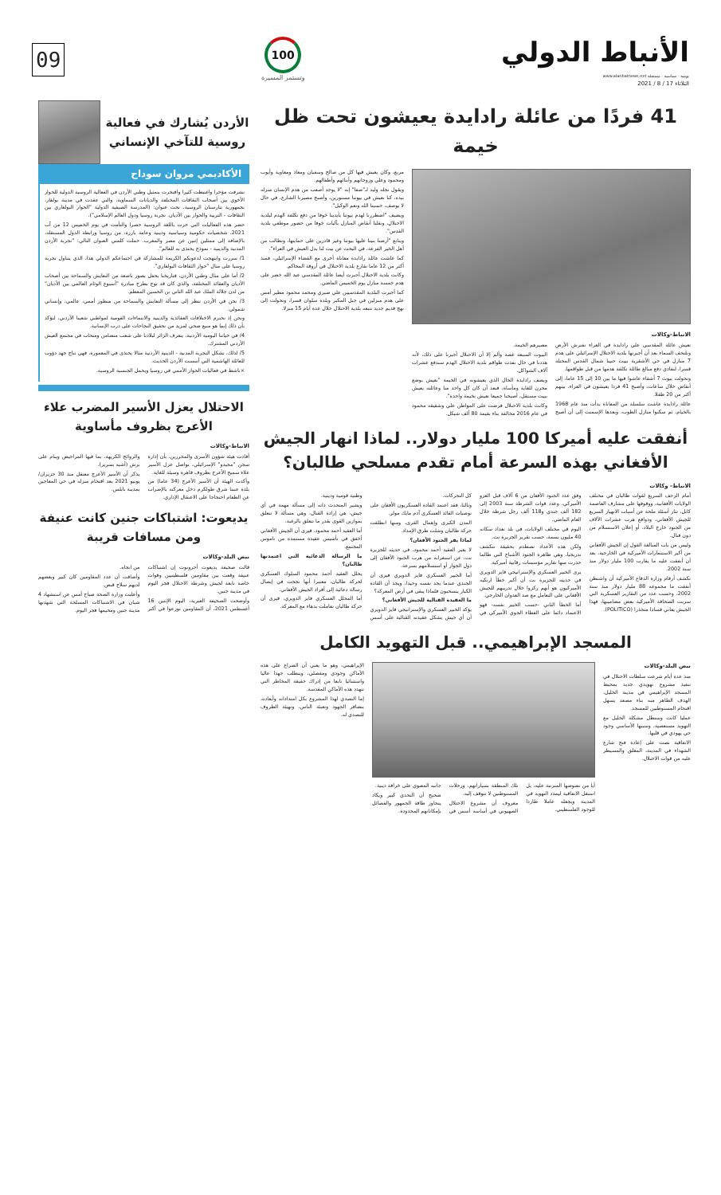الأنباط الدولي
يومية - سياسية - مستقلة www.alanbatnews.net
الثلاثاء 17 / 8 / 2021
100
وتستمر المسيرة
09
41 فردًا من عائلة رادايدة يعيشون تحت ظل خيمة
الانباط-وكالات
تعيش عائلة المقدسي علي رادايدة في العراء تفترش الأرض وتلتحف السماء بعد أن أجبرتها بلدية الاحتلال الإسرائيلي على هدم 7 منازل في حي الأشقرية ببيت حنينا شمال القدس المحتلة قسرا، لتفادي دفع مبالغ طائلة تكلفة هدمها من قبل طواقمها.
وتحولت بيوت 7 أشقاء عاشوا فيها ما بين 10 إلى 15 عاما، إلى أنقاض خلال ساعات، وأصبح 41 فردا يعيشون في العراء، بينهم أكثر من 20 طفلا.
عائلة رادايدة عاشت سلسلة من المعاناة بدأت منذ عام 1968 بالخيام، ثم سكنوا منازل الطوب، وبعدها الإسمنت إلى أن أصبح مصيرهم الخيمة.
البيوت السبعة غصة وألم إلا أن الاحتلال أجبرنا على ذلك، لأنه هددنا في حال نفذت طواقم بلدية الاحتلال الهدم سندفع عشرات آلاف الشواكل.
ويصف رادايدة الحال الذي يعيشونه في الخيمة "نعيش بوضع محزن للغاية ومأساة، فبعد أن كان كل واحد منا وعائلته يعيش ببيت مستقل، أصبحنا جميعا نعيش بخيمة واحدة".
وكانت بلدية الاحتلال فرضت على المواطن علي وشقيقه محمود في عام 2016 مخالفة بناء بقيمة 80 ألف شيكل.
مربع، وكان يعيش فيها كل من صالح وسفيان ومعاذ ومعاوية وأيوب ومحمود وعلي وزوجاتهم وأبنائهم وأطفالهم.
ويقول نجله وليد لـ"صفا" إنه "لا يوجد أصعب من هدم الإنسان منزله بيده، كنا نعيش في بيوتنا مستورين، وأصبح مصيرنا الشارع، في حال لا يوصف، حسبنا الله ونعم الوكيل".
ويضيف "اضطررنا لهدم بيوتنا بأيدينا خوفا من دفع تكلفة الهدم لبلدية الاحتلال، ونقلنا أنقاض المنازل بآليات خوفا من حضور موظفي بلدية القدس".
ويتابع "أرضنا بنينا عليها بيوتنا وغير قادرين على حمايتها، ونطالب من أهل الخير الفزعة، في البحث عن بيت لنا بدل العيش في العراء".
كما عاشت عائلة رادايدة معاناة أخرى مع القضاء الإسرائيلي، فمنذ أكثر من 12 عاما تقارع بلدية الاحتلال في أروقة المحاكم.
وكانت بلدية الاحتلال أجبرت أيضا عائلة المقدسي عبد الله خضر على هدم خمسة منازل يوم الخميس الماضي.
كما أجبرت البلدية المقدسيين علي صبري ومحمد محمود مطير أمس على هدم منزلين في جبل المكبر وبلدة سلوان قسرا، وتحولت إلى نهج قديم جديد تتبعه بلدية الاحتلال خلال عدة أيام 15 منزلا.
أنفقت عليه أميركا 100 مليار دولار.. لماذا انهار الجيش الأفغاني بهذه السرعة أمام تقدم مسلحي طالبان؟
الانباط- وكالات
أمام الزحف السريع لقوات طالبان في مختلف الولايات الأفغانية، ووقوفها على مشارف العاصمة كابل، تثار أسئلة ملحة عن أسباب الانهيار السريع للجيش الأفغاني، ودوافع هرب عشرات الآلاف من الجنود خارج البلاد، أو إعلان الاستسلام من دون قتال.
وليس من باب المبالغة القول إن الجيش الأفغاني من أكبر الاستثمارات الأميركية في الخارجية، بعد أن أنفقت عليه ما يقارب 100 مليار دولار منذ سنة 2002.
تكشف أرقام وزارة الدفاع الأميركية أن واشنطن أنفقت ما مجموعه 88 مليار دولار منذ سنة 2002، وحسب عدد من التقارير العسكرية التي سربت الصحافة الأميركية بعض مضامينها، فهذا الجيش يعاني فسادا متجذرا (POLITICO).
وفق عدد الجنود الأفغان من 6 آلاف قبل الغزو الأميركي، وعدد قوات الشرطة سنة 2003 إلى 182 ألف جندي و118 ألف رجل شرطة خلال العام الماضي.
اليوم في مختلف الولايات، في بلد تعداد سكانه 40 مليون نسمة، حسب تقرير الجزيرة نت.
ولكن هذه الأعداد تصطدم بحقيقة تتكشف تدريجيا، وهي ظاهرة الجنود الأشباح التي طالما حذرت منها تقارير مؤسسات رقابية أميركية.
يرى الخبير العسكري والإستراتيجي فايز الدويري في حديثه للجزيرة نت أن أكبر خطأ ارتكبه الأميركيون هو أنهم ركزوا خلال تدريبهم للجيش الأفغاني على التعامل مع صد العدوان الخارجي.
أما الخطأ الثاني -حسب الخبير نفسه- فهو الاعتماد دائما على الغطاء الجوي الأميركي في كل التحركات.
وثالثا، فقد اعتمد القادة العسكريون الأفغان على توصيات القائد العسكري آدم مايك مولر.
المدن الكبرى وإهمال القرى، ومنها انطلقت حركة طالبان وشلت طرق الإمداد.
لماذا يفر الجنود الأفغان؟
لا يعبر العقيد أحمد محمود، في حديثه للجزيرة نت، عن استغرابه من هرب الجنود الأفغان إلى دول الجوار أو استسلامهم بسرعة.
أما الخبير العسكري فايز الدويري فيرى أن الجندي عندما يجد نفسه وحيدا، ويجد أن القادة الكبار ينسحبون فلماذا يبقى في أرض المعركة؟
ما العقيدة القتالية للجيش الأفغاني؟
يؤكد الخبير العسكري والإستراتيجي فايز الدويري أن أي جيش يشكل عقيدته القتالية على أسس وطنية قومية ودينية.
ويشير المتحدث ذاته إلى مسألة مهمة في أي جيش، هي إرادة القتال، وهي مسألة لا تتعلق بموازين القوى بقدر ما تتعلق بالرغبة.
أما العقيد أحمد محمود، فيرى أن الجيش الأفغاني أخفق في تأسيس عقيدة مستمدة من ناموس المجتمع.
ما الرسالة الدعائية التي اعتمدتها طالبان؟
يحلل العقيد أحمد محمود السلوك العسكري لحركة طالبان، معتبرا أنها نجحت في إيصال رسالة دعائية إلى أفراد الجيش الأفغاني.
أما المحلل العسكري فايز الدويري، فيرى أن حركة طالبان تعاملت بدهاء مع المعركة.
المسجد الإبراهيمي.. قبل التهويد الكامل
نبض البلد-وكالات
منذ عدة أيام شرعت سلطات الاحتلال في تنفيذ مشروع تهويدي جديد بمحيط المسجد الإبراهيمي في مدينة الخليل، الهدف الظاهر منه بناء مصعد يسهل اقتحام المستوطنين للمسجد.
عمليا كانت وستظل مشكلة الخليل مع التهويد مستعصية، وسببها الأساسي وجود حي يهودي في قلبها.
الاتفاقية نصت على إعادة فتح شارع الشهداء في المدينة، المغلق والمسيطر عليه من قوات الاحتلال.
أيا من نصوصها المترتبة عليه، بل استغل الاتفاقية ليمدد التهويد في المدينة ويجعله عاملا طاردا للوجود الفلسطيني.
تلك المنطقة بسياراتهم، ورحلات المستوطنين لا تتوقف إليه.
معروف أن مشروع الاحتلال الصهيوني في أساسه أسس في جانبه المعنوي على خرافة دينية.
صحيح أن التحدي كبير ويكاد يتجاوز طاقة الجمهور والفصائل بإمكاناتهم المحدودة.
الإبراهيمي، وهو ما يعني أن الصراع على هذه الأماكن وجودي ومفصلي، ويتطلب جهدا عاليا واستثنائيا نابعا من إدراك حقيقة المخاطر التي تتهدد هذه الأماكن المقدسة.
إما التصدي لهذا المشروع بكل امتداداته وأبعاده، بتضافر الجهود وتعبئة الناس، وتهيئة الظروف للتصدي له.
الأردن يُشارك في فعالية روسية للتآخي الإنساني
الأكاديمي مروان سوداح
تشرفت مؤخرا واغتبطت كثيرا وافتخرت بتمثيل وطني الأردن في الفعالية الروسية الدولية للحوار الأخوي بين أصحاب الثقافات المختلفة والديانات السماوية، والتي عقدت في مدينة بولغار، بجمهورية تتارستان الروسية، تحت عنوان: (المدرسة الصيفية الدولية "الحوار البولغاري بين الثقافات - التربية والحوار بين الأديان. تجربة روسيا ودول العالم الإسلامي").
حضر هذه الفعاليات التي جرت باللغة الروسية حصرا والتأمت في يوم الخميس 12 من آب 2021، شخصيات حكومية وسياسية ودينية وعامة بارزة، من روسيا ورابطة الدول المستقلة، بالإضافة إلى ممثلين إثنين عن مصر والمغرب. حملت كلمتي العنوان التالي: "تجربة الأردن المدنية والدينية - نموذج يحتذى به للعالم".
1/ سررت وابتهجت لدعوتكم الكريمة للمشاركة في اجتماعكم الدولي هذا، الذي يتناول تجربة روسيا على مثال "حوار الثقافات البولغاري".
2/ أما على مثال وطني الأردن، فتاريخنا يحفل بصور ناصعة من التعايش والسماحة بين أصحاب الأديان والعقائد المختلفة، والذي كان قد توج بطرح مبادرة "أسبوع الوئام العالمي بين الأديان" من لدن جلالة الملك عبد الله الثاني بن الحسين المعظم.
3/ نحن في الأردن ننظر إلى مسألة التعايش والسماحة من منظور أممي، عالمي، وإنساني شمولي.
ونحن إذ نحترم الاختلافات العقائدية والدينية والانتماءات القومية لمواطني شعبنا الأردني، لنؤكد بأن ذلك إنما هو منبع صحي لمزيد من تحقيق النجاحات على درب الإنسانية.
4/ في حياتنا اليومية الأردنية، يتعرف الزائر لبلادنا على شعب متضامن ومتحاب في مجتمع العيش الأردني المشترك.
5/ لذلك، تشكل التجربة المدنية - الدينية الأردنية مثالا يحتذى في المعمورة، فهي نتاج جهد دؤوب للعائلة الهاشمية التي أسست الأردن الحديث.
×ناشط في فعاليات الحوار الأممي في روسيا ويحمل الجنسية الروسية.
الاحتلال يعزل الأسير المضرب علاء الأعرج بظروف مأساوية
الانباط-وكالات
أفادت هيئة شؤون الأسرى والمحررين، بأن إدارة سجن "مجيدو" الإسرائيلي، تواصل عزل الأسير علاء سميح الأعرج بظروف قاهرة وسيئة للغاية.
وأكدت الهيئة أن الأسير الأعرج (34 عاما) من بلدة عنبتا شرق طولكرم دخل معركته بالإضراب عن الطعام احتجاجا على الاعتقال الإداري.
والروائح الكريهة، بما فيها المراحيض وينام على برش (أشبه بسرير).
يذكر أن الأسير الأعرج معتقل منذ 30 حزيران/يونيو 2021 بعد اقتحام منزله في حي المعاجين بمدينة نابلس.
يديعوت: اشتباكات جنين كانت عنيفة ومن مسافات قريبة
نبض البلد-وكالات
قالت صحيفة يديعوت أحرونوت إن اشتباكات عنيفة وقعت بين مقاومين فلسطينيين وقوات خاصة تابعة لجيش وشرطة الاحتلال فجر اليوم في مدينة جنين.
وأوضحت الصحيفة العبرية، اليوم الإثنين 16 أغسطس 2021، أن المقاومين توزعوا في أكثر من اتجاه.
وأضافت أن عدد المقاومين كان كبير وبعضهم لديهم سلاح قنص.
وأعلنت وزارة الصحة صباح أمس عن استشهاد 4 شبان في الاشتباكات المسلحة التي شهدتها مدينة جنين ومخيمها فجر اليوم.